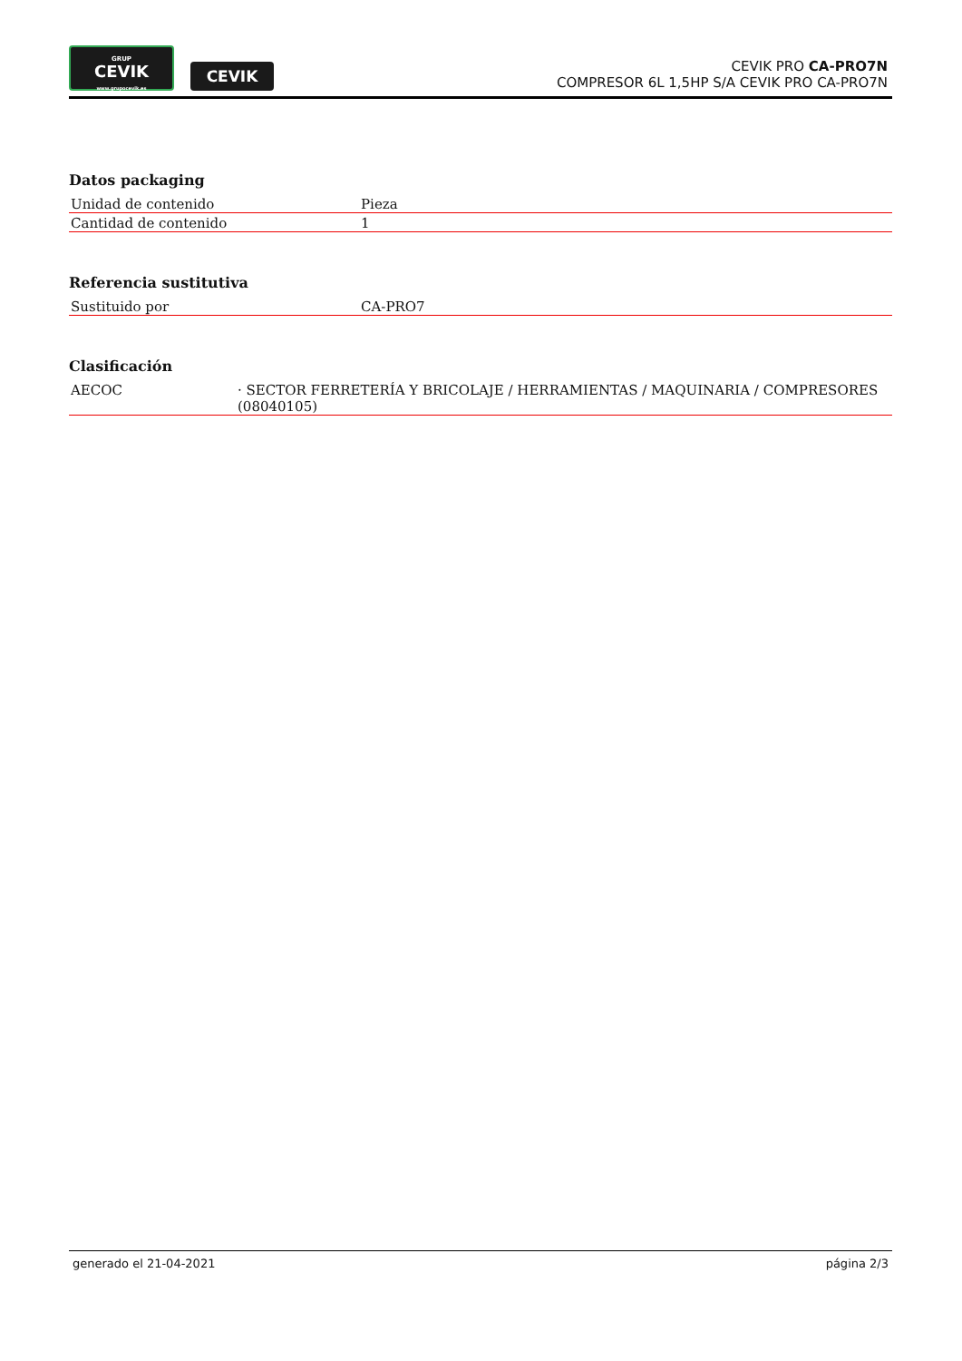GRUP
CEVIK
www.grupocevik.es
CEVIK
CEVIK PRO CA-PRO7N
COMPRESOR 6L 1,5HP S/A CEVIK PRO CA-PRO7N
Datos packaging
| Unidad de contenido | Pieza |
| Cantidad de contenido | 1 |
Referencia sustitutiva
| Sustituido por | CA-PRO7 |
Clasificación
| AECOC | · SECTOR FERRETERÍA Y BRICOLAJE / HERRAMIENTAS / MAQUINARIA / COMPRESORES (08040105) |
generado el 21-04-2021 página 2/3